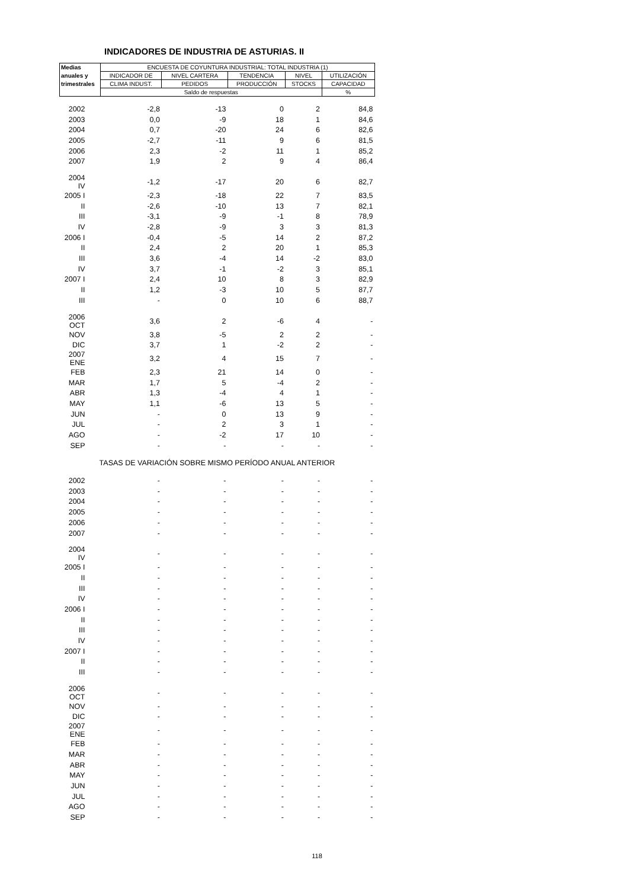INDICADORES DE INDUSTRIA DE ASTURIAS. II
| Medias | ENCUESTA DE COYUNTURA INDUSTRIAL: TOTAL INDUSTRIA (1) | | | | |
| --- | --- | --- | --- | --- | --- |
| anuales y | INDICADOR DE | NIVEL CARTERA | TENDENCIA | NIVEL | UTILIZACIÓN |
| trimestrales | CLIMA INDUST. | PEDIDOS | PRODUCCIÓN | STOCKS | CAPACIDAD |
| | Saldo de respuestas | | | | % |
| 2002 | -2,8 | -13 | 0 | 2 | 84,8 |
| 2003 | 0,0 | -9 | 18 | 1 | 84,6 |
| 2004 | 0,7 | -20 | 24 | 6 | 82,6 |
| 2005 | -2,7 | -11 | 9 | 6 | 81,5 |
| 2006 | 2,3 | -2 | 11 | 1 | 85,2 |
| 2007 | 1,9 | 2 | 9 | 4 | 86,4 |
| 2004 IV | -1,2 | -17 | 20 | 6 | 82,7 |
| 2005 I | -2,3 | -18 | 22 | 7 | 83,5 |
| II | -2,6 | -10 | 13 | 7 | 82,1 |
| III | -3,1 | -9 | -1 | 8 | 78,9 |
| IV | -2,8 | -9 | 3 | 3 | 81,3 |
| 2006 I | -0,4 | -5 | 14 | 2 | 87,2 |
| II | 2,4 | 2 | 20 | 1 | 85,3 |
| III | 3,6 | -4 | 14 | -2 | 83,0 |
| IV | 3,7 | -1 | -2 | 3 | 85,1 |
| 2007 I | 2,4 | 10 | 8 | 3 | 82,9 |
| II | 1,2 | -3 | 10 | 5 | 87,7 |
| III | - | 0 | 10 | 6 | 88,7 |
| 2006 OCT | 3,6 | 2 | -6 | 4 | - |
| NOV | 3,8 | -5 | 2 | 2 | - |
| DIC | 3,7 | 1 | -2 | 2 | - |
| 2007 ENE | 3,2 | 4 | 15 | 7 | - |
| FEB | 2,3 | 21 | 14 | 0 | - |
| MAR | 1,7 | 5 | -4 | 2 | - |
| ABR | 1,3 | -4 | 4 | 1 | - |
| MAY | 1,1 | -6 | 13 | 5 | - |
| JUN | - | 0 | 13 | 9 | - |
| JUL | - | 2 | 3 | 1 | - |
| AGO | - | -2 | 17 | 10 | - |
| SEP | - | - | - | - | - |
| TASAS DE VARIACIÓN SOBRE MISMO PERÍODO ANUAL ANTERIOR | | | | | |
| 2002 | - | - | - | - | - |
| 2003 | - | - | - | - | - |
| 2004 | - | - | - | - | - |
| 2005 | - | - | - | - | - |
| 2006 | - | - | - | - | - |
| 2007 | - | - | - | - | - |
| 2004 IV | - | - | - | - | - |
| 2005 I | - | - | - | - | - |
| II | - | - | - | - | - |
| III | - | - | - | - | - |
| IV | - | - | - | - | - |
| 2006 I | - | - | - | - | - |
| II | - | - | - | - | - |
| III | - | - | - | - | - |
| IV | - | - | - | - | - |
| 2007 I | - | - | - | - | - |
| II | - | - | - | - | - |
| III | - | - | - | - | - |
| 2006 OCT | - | - | - | - | - |
| NOV | - | - | - | - | - |
| DIC | - | - | - | - | - |
| 2007 ENE | - | - | - | - | - |
| FEB | - | - | - | - | - |
| MAR | - | - | - | - | - |
| ABR | - | - | - | - | - |
| MAY | - | - | - | - | - |
| JUN | - | - | - | - | - |
| JUL | - | - | - | - | - |
| AGO | - | - | - | - | - |
| SEP | - | - | - | - | - |
118